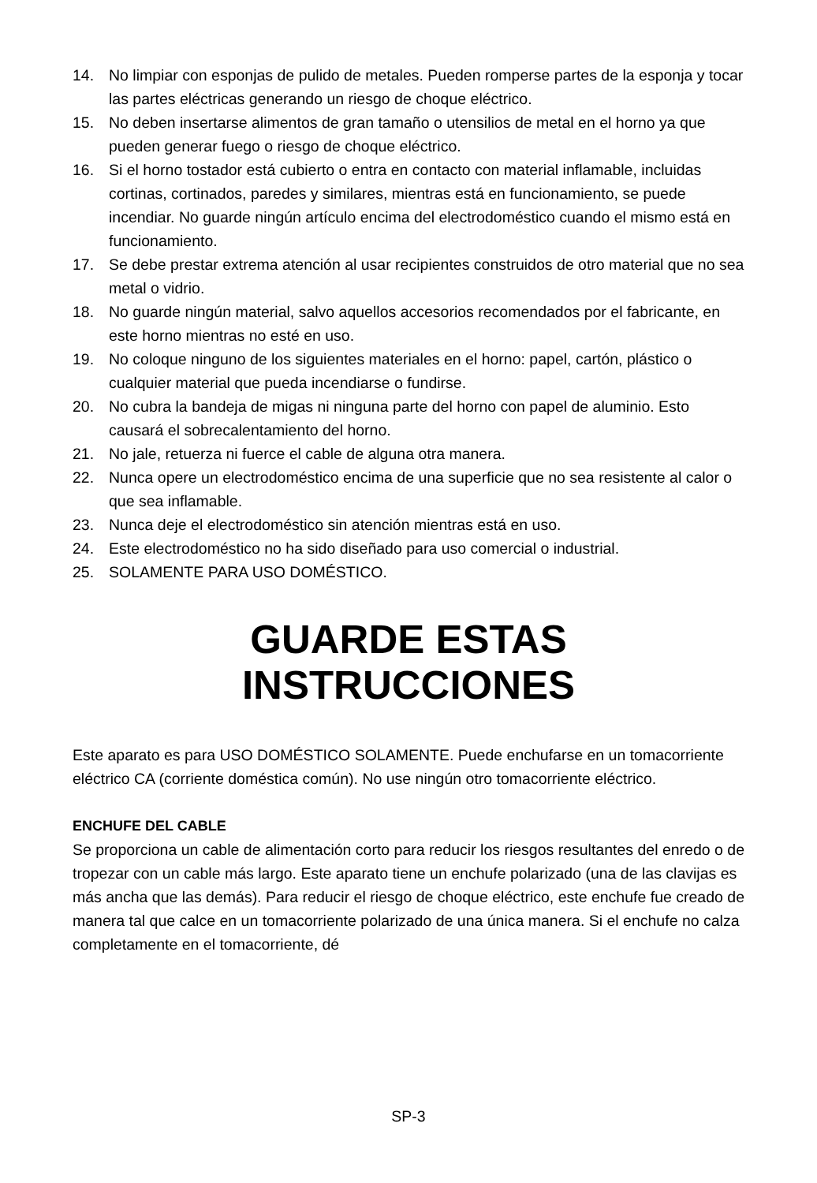14. No limpiar con esponjas de pulido de metales. Pueden romperse partes de la esponja y tocar las partes eléctricas generando un riesgo de choque eléctrico.
15. No deben insertarse alimentos de gran tamaño o utensilios de metal en el horno ya que pueden generar fuego o riesgo de choque eléctrico.
16. Si el horno tostador está cubierto o entra en contacto con material inflamable, incluidas cortinas, cortinados, paredes y similares, mientras está en funcionamiento, se puede incendiar. No guarde ningún artículo encima del electrodoméstico cuando el mismo está en funcionamiento.
17. Se debe prestar extrema atención al usar recipientes construidos de otro material que no sea metal o vidrio.
18. No guarde ningún material, salvo aquellos accesorios recomendados por el fabricante, en este horno mientras no esté en uso.
19. No coloque ninguno de los siguientes materiales en el horno: papel, cartón, plástico o cualquier material que pueda incendiarse o fundirse.
20. No cubra la bandeja de migas ni ninguna parte del horno con papel de aluminio. Esto causará el sobrecalentamiento del horno.
21. No jale, retuerza ni fuerce el cable de alguna otra manera.
22. Nunca opere un electrodoméstico encima de una superficie que no sea resistente al calor o que sea inflamable.
23. Nunca deje el electrodoméstico sin atención mientras está en uso.
24. Este electrodoméstico no ha sido diseñado para uso comercial o industrial.
25. SOLAMENTE PARA USO DOMÉSTICO.
GUARDE ESTAS
INSTRUCCIONES
Este aparato es para USO DOMÉSTICO SOLAMENTE. Puede enchufarse en un tomacorriente eléctrico CA (corriente doméstica común). No use ningún otro tomacorriente eléctrico.
ENCHUFE DEL CABLE
Se proporciona un cable de alimentación corto para reducir los riesgos resultantes del enredo o de tropezar con un cable más largo. Este aparato tiene un enchufe polarizado (una de las clavijas es más ancha que las demás). Para reducir el riesgo de choque eléctrico, este enchufe fue creado de manera tal que calce en un tomacorriente polarizado de una única manera. Si el enchufe no calza completamente en el tomacorriente, dé
SP-3